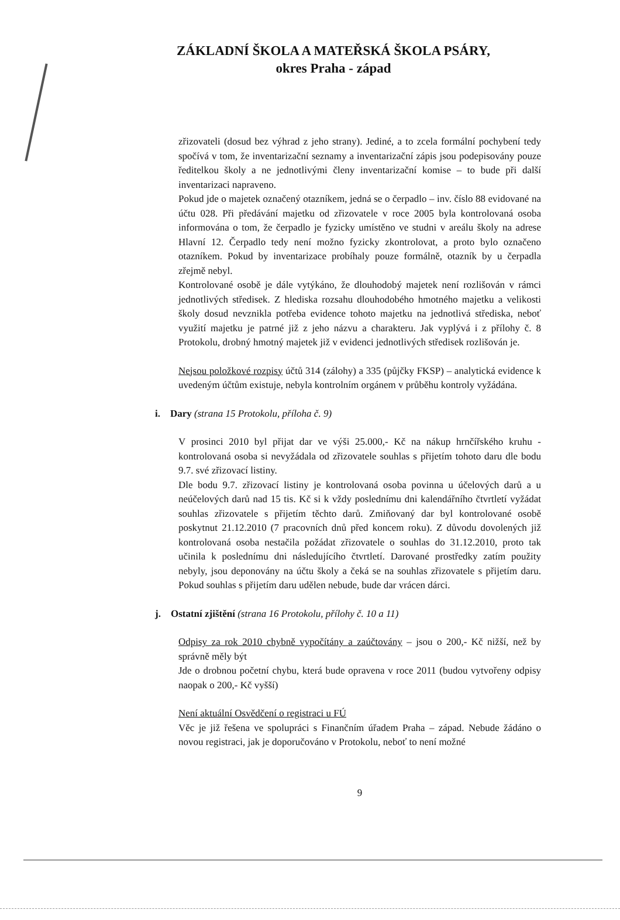ZÁKLADNÍ ŠKOLA A MATEŘSKÁ ŠKOLA PSÁRY,
okres Praha - západ
zřizovateli (dosud bez výhrad z jeho strany). Jediné, a to zcela formální pochybení tedy spočívá v tom, že inventarizační seznamy a inventarizační zápis jsou podepisovány pouze ředitelkou školy a ne jednotlivými členy inventarizační komise – to bude při další inventarizaci napraveno.
Pokud jde o majetek označený otazníkem, jedná se o čerpadlo – inv. číslo 88 evidované na účtu 028. Při předávání majetku od zřizovatele v roce 2005 byla kontrolovaná osoba informována o tom, že čerpadlo je fyzicky umístěno ve studni v areálu školy na adrese Hlavní 12. Čerpadlo tedy není možno fyzicky zkontrolovat, a proto bylo označeno otazníkem. Pokud by inventarizace probíhaly pouze formálně, otazník by u čerpadla zřejmě nebyl.
Kontrolované osobě je dále vytýkáno, že dlouhodobý majetek není rozlišován v rámci jednotlivých středisek. Z hlediska rozsahu dlouhodobého hmotného majetku a velikosti školy dosud nevznikla potřeba evidence tohoto majetku na jednotlivá střediska, neboť využití majetku je patrné již z jeho názvu a charakteru. Jak vyplývá i z přílohy č. 8 Protokolu, drobný hmotný majetek již v evidenci jednotlivých středisek rozlišován je.
Nejsou položkové rozpisy účtů 314 (zálohy) a 335 (půjčky FKSP) – analytická evidence k uvedeným účtům existuje, nebyla kontrolním orgánem v průběhu kontroly vyžádána.
i. Dary (strana 15 Protokolu, příloha č. 9)
V prosinci 2010 byl přijat dar ve výši 25.000,- Kč na nákup hrnčířského kruhu - kontrolovaná osoba si nevyžádala od zřizovatele souhlas s přijetím tohoto daru dle bodu 9.7. své zřizovací listiny.
Dle bodu 9.7. zřizovací listiny je kontrolovaná osoba povinna u účelových darů a u neúčelových darů nad 15 tis. Kč si k vždy poslednímu dni kalendářního čtvrtletí vyžádat souhlas zřizovatele s přijetím těchto darů. Zmiňovaný dar byl kontrolované osobě poskytnut 21.12.2010 (7 pracovních dnů před koncem roku). Z důvodu dovolených již kontrolovaná osoba nestačila požádat zřizovatele o souhlas do 31.12.2010, proto tak učinila k poslednímu dni následujícího čtvrtletí. Darované prostředky zatím použity nebyly, jsou deponovány na účtu školy a čeká se na souhlas zřizovatele s přijetím daru. Pokud souhlas s přijetím daru udělen nebude, bude dar vrácen dárci.
j. Ostatní zjištění (strana 16 Protokolu, přílohy č. 10 a 11)
Odpisy za rok 2010 chybně vypočítány a zaúčtovány – jsou o 200,- Kč nižší, než by správně měly být
Jde o drobnou početní chybu, která bude opravena v roce 2011 (budou vytvořeny odpisy naopak o 200,- Kč vyšší)
Není aktuální Osvědčení o registraci u FÚ
Věc je již řešena ve spolupráci s Finančním úřadem Praha – západ. Nebude žádáno o novou registraci, jak je doporučováno v Protokolu, neboť to není možné
9